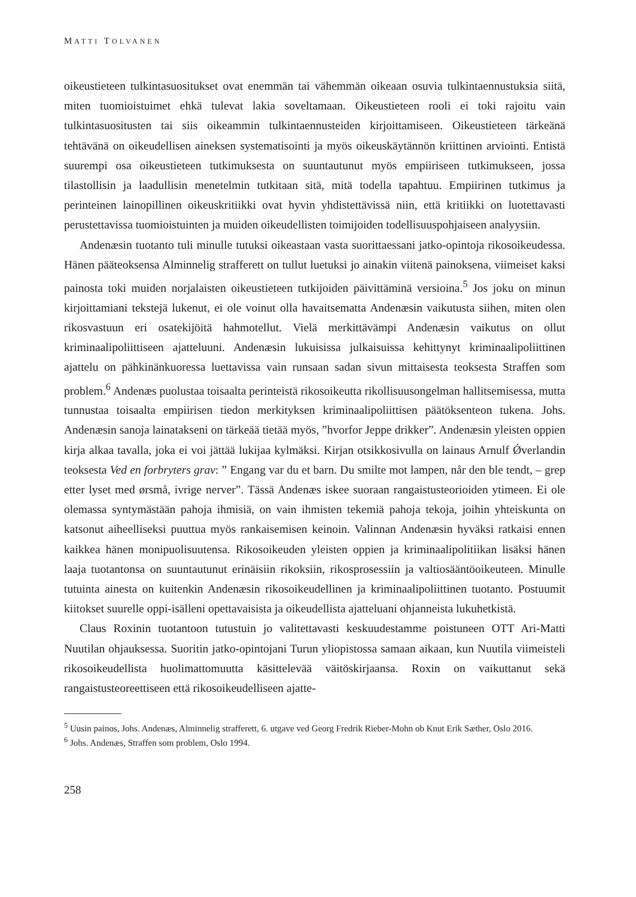MATTI TOLVANEN
oikeustieteen tulkintasuositukset ovat enemmän tai vähemmän oikeaan osuvia tulkintaen­nustuksia siitä, miten tuomioistuimet ehkä tulevat lakia soveltamaan. Oikeustieteen rooli ei toki rajoitu vain tulkintasuositusten tai siis oikeammin tulkintaennusteiden kirjoittami­seen. Oikeustieteen tärkeänä tehtävänä on oikeudellisen aineksen systematisointi ja myös oikeuskäytännön kriittinen arviointi. Entistä suurempi osa oikeustieteen tutkimuksesta on suuntautunut myös empiiriseen tutkimukseen, jossa tilastollisin ja laadullisin menetelmin tutkitaan sitä, mitä todella tapahtuu. Empiirinen tutkimus ja perinteinen lainopillinen oi­keuskritiikki ovat hyvin yhdistettävissä niin, että kritiikki on luotettavasti perustettavissa tuomioistuinten ja muiden oikeudellisten toimijoiden todellisuuspohjaiseen analyysiin.
Andenæsin tuotanto tuli minulle tutuksi oikeastaan vasta suorittaessani jatko-opintoja rikosoikeudessa. Hänen pääteoksensa Alminnelig strafferett on tullut luetuksi jo ainakin viitenä painoksena, viimeiset kaksi painosta toki muiden norjalaisten oikeustieteen tutki­joiden päivittäminä versioina.<sup>5</sup> Jos joku on minun kirjoittamiani tekstejä lukenut, ei ole voi­nut olla havaitsematta Andenæsin vaikutusta siihen, miten olen rikosvastuun eri osatekijöi­tä hahmotellut. Vielä merkittävämpi Andenæsin vaikutus on ollut kriminaalipoliittiseen ajatteluuni. Andenæsin lukuisissa julkaisuissa kehittynyt kriminaalipoliittinen ajattelu on pähkinänkuoressa luettavissa vain runsaan sadan sivun mittaisesta teoksesta Straffen som problem.<sup>6</sup> Andenæs puolustaa toisaalta perinteistä rikosoikeutta rikollisuusongelman hal­litsemisessa, mutta tunnustaa toisaalta empiirisen tiedon merkityksen kriminaalipoliittisen päätöksenteon tukena. Johs. Andenæsin sanoja lainatakseni on tärkeää tietää myös, ”hvor­for Jeppe drikker”. Andenæsin yleisten oppien kirja alkaa tavalla, joka ei voi jättää lukijaa kylmäksi. Kirjan otsikkosivulla on lainaus Arnulf Ǿverlandin teoksesta Ved en forbryters grav: ” Engang var du et barn. Du smilte mot lampen, når den ble tendt, – grep etter lyset med ørsmå, ivrige nerver”. Tässä Andenæs iskee suoraan rangaistusteorioiden ytimeen. Ei ole olemassa syntymästään pahoja ihmisiä, on vain ihmisten tekemiä pahoja tekoja, joihin yhteiskunta on katsonut aiheelliseksi puuttua myös rankaisemisen keinoin. Valinnan An­denæsin hyväksi ratkaisi ennen kaikkea hänen monipuolisuutensa. Rikosoikeuden yleisten oppien ja kriminaalipolitiikan lisäksi hänen laaja tuotantonsa on suuntautunut erinäisiin rikoksiin, rikosprosessiin ja valtiosääntöoikeuteen. Minulle tutuinta ainesta on kuitenkin Andenæsin rikosoikeudellinen ja kriminaalipoliittinen tuotanto. Postuumit kiitokset suu­relle oppi-isälleni opettavaisista ja oikeudellista ajatteluani ohjanneista lukuhetkistä.
Claus Roxinin tuotantoon tutustuin jo valitettavasti keskuudestamme poistuneen OTT Ari-Matti Nuutilan ohjauksessa. Suoritin jatko-opintojani Turun yliopistossa samaan ai­kaan, kun Nuutila viimeisteli rikosoikeudellista huolimattomuutta käsittelevää väitöskir­jaansa. Roxin on vaikuttanut sekä rangaistusteoreettiseen että rikosoikeudelliseen ajatte-
<sup>5</sup> Uusin painos, Johs. Andenæs, Alminnelig strafferett, 6. utgave ved Georg Fredrik Rieber-Mohn ob Knut Erik Sæther, Oslo 2016.
<sup>6</sup> Johs. Andenæs, Straffen som problem, Oslo 1994.
258